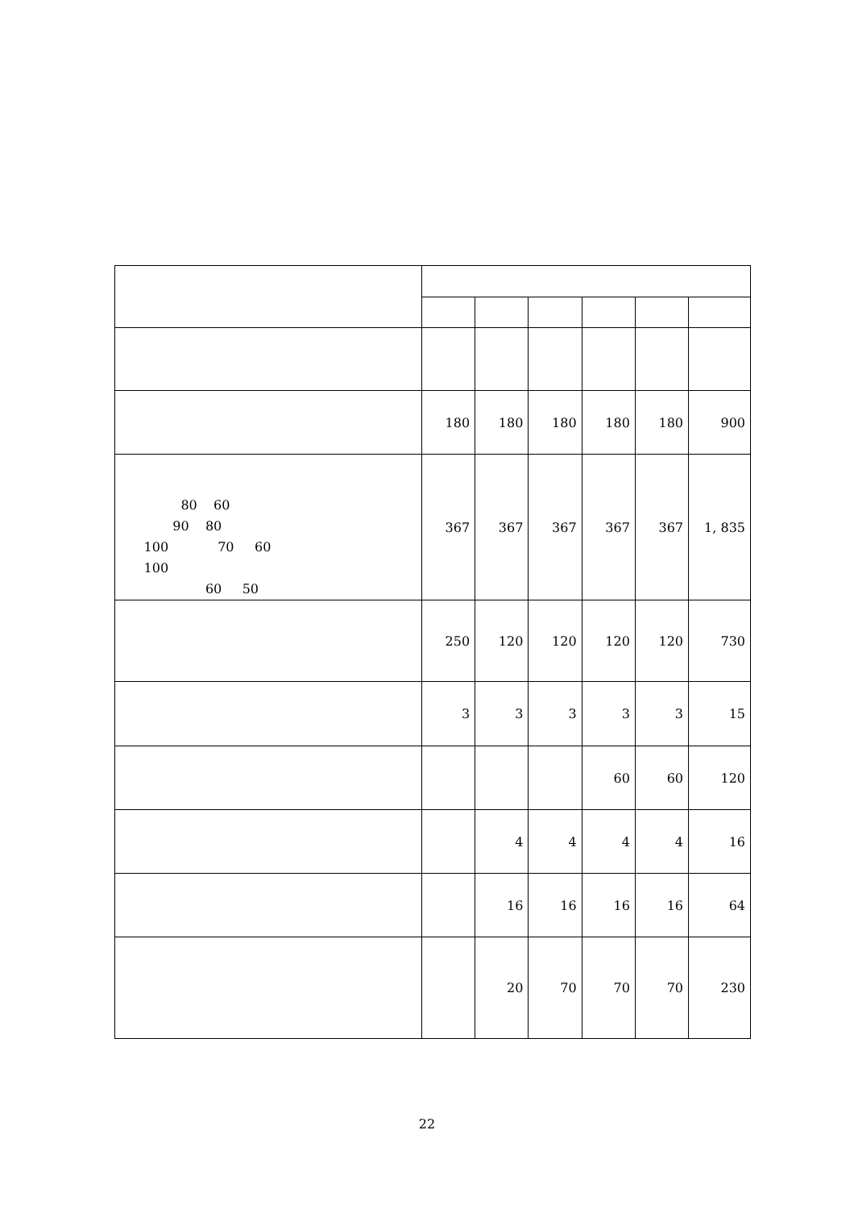| | 180 | 180 | 180 | 180 | 180 | 900 |
| 80 60 90 80 100 70 60 100 60 50 | 367 | 367 | 367 | 367 | 367 | 1, 835 |
| | 250 | 120 | 120 | 120 | 120 | 730 |
| | 3 | 3 | 3 | 3 | 3 | 15 |
| | | | | 60 | 60 | 120 |
| | | 4 | 4 | 4 | 4 | 16 |
| | | 16 | 16 | 16 | 16 | 64 |
| | | 20 | 70 | 70 | 70 | 230 |
22